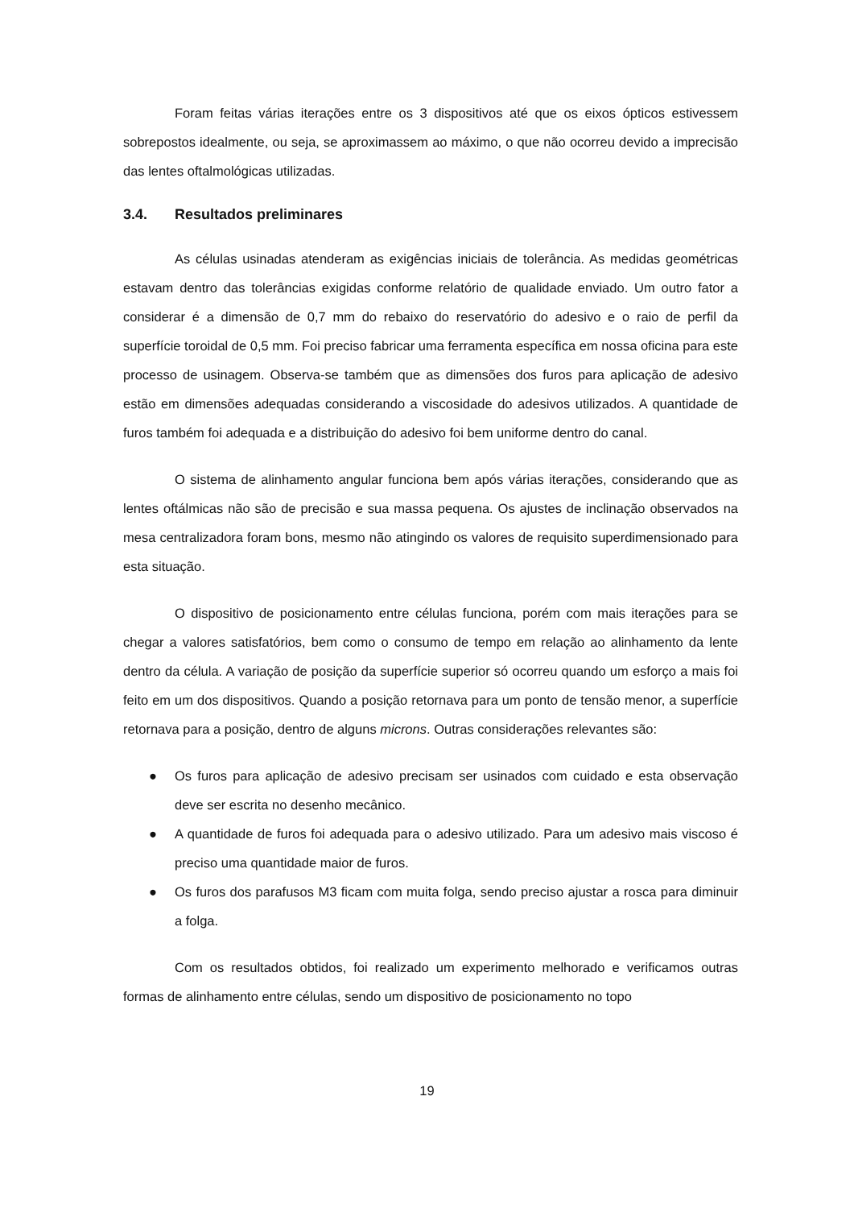Foram feitas várias iterações entre os 3 dispositivos até que os eixos ópticos estivessem sobrepostos idealmente, ou seja, se aproximassem ao máximo, o que não ocorreu devido a imprecisão das lentes oftalmológicas utilizadas.
3.4. Resultados preliminares
As células usinadas atenderam as exigências iniciais de tolerância. As medidas geométricas estavam dentro das tolerâncias exigidas conforme relatório de qualidade enviado. Um outro fator a considerar é a dimensão de 0,7 mm do rebaixo do reservatório do adesivo e o raio de perfil da superfície toroidal de 0,5 mm. Foi preciso fabricar uma ferramenta específica em nossa oficina para este processo de usinagem. Observa-se também que as dimensões dos furos para aplicação de adesivo estão em dimensões adequadas considerando a viscosidade do adesivos utilizados. A quantidade de furos também foi adequada e a distribuição do adesivo foi bem uniforme dentro do canal.
O sistema de alinhamento angular funciona bem após várias iterações, considerando que as lentes oftálmicas não são de precisão e sua massa pequena. Os ajustes de inclinação observados na mesa centralizadora foram bons, mesmo não atingindo os valores de requisito superdimensionado para esta situação.
O dispositivo de posicionamento entre células funciona, porém com mais iterações para se chegar a valores satisfatórios, bem como o consumo de tempo em relação ao alinhamento da lente dentro da célula. A variação de posição da superfície superior só ocorreu quando um esforço a mais foi feito em um dos dispositivos. Quando a posição retornava para um ponto de tensão menor, a superfície retornava para a posição, dentro de alguns microns. Outras considerações relevantes são:
● Os furos para aplicação de adesivo precisam ser usinados com cuidado e esta observação deve ser escrita no desenho mecânico.
● A quantidade de furos foi adequada para o adesivo utilizado. Para um adesivo mais viscoso é preciso uma quantidade maior de furos.
● Os furos dos parafusos M3 ficam com muita folga, sendo preciso ajustar a rosca para diminuir a folga.
Com os resultados obtidos, foi realizado um experimento melhorado e verificamos outras formas de alinhamento entre células, sendo um dispositivo de posicionamento no topo
19